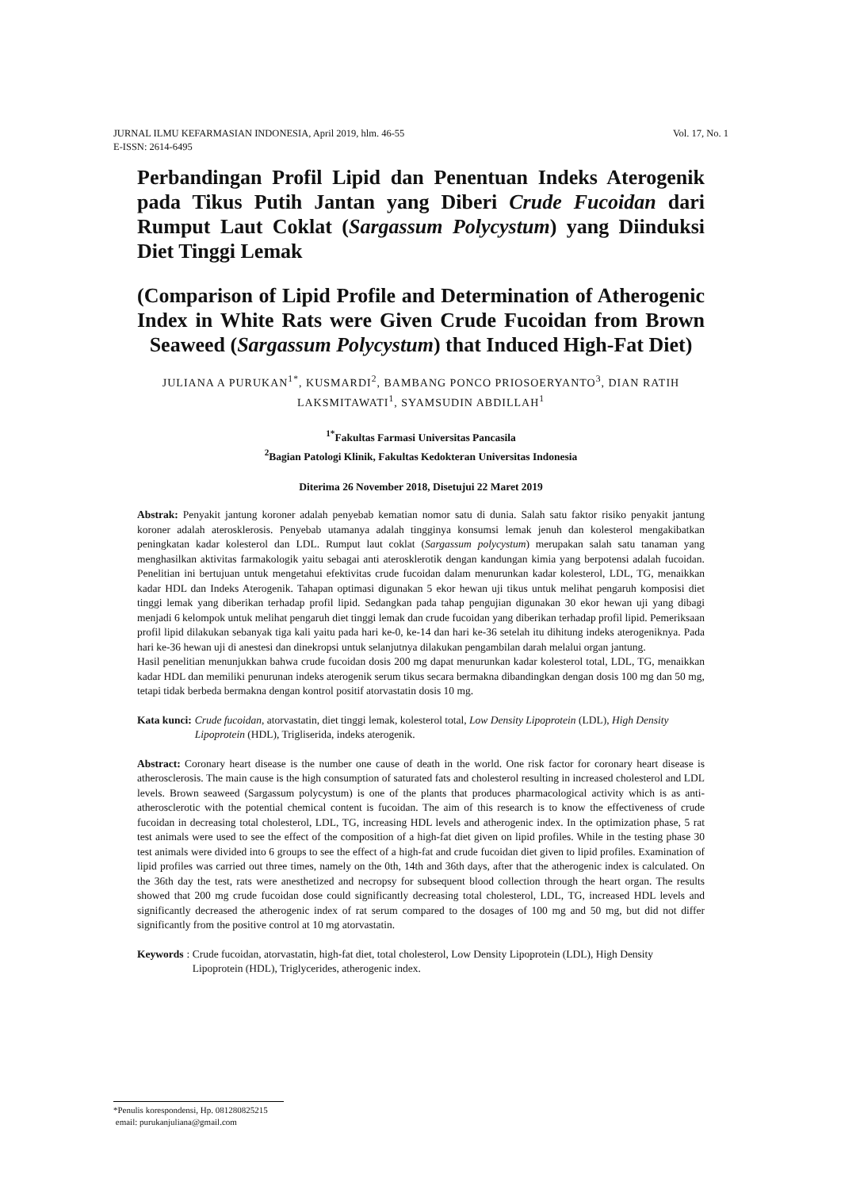Vol. 17, No. 1 JURNAL ILMU KEFARMASIAN INDONESIA, April 2019, hlm. 46-55
E-ISSN: 2614-6495
Perbandingan Profil Lipid dan Penentuan Indeks Aterogenik pada Tikus Putih Jantan yang Diberi Crude Fucoidan dari Rumput Laut Coklat (Sargassum Polycystum) yang Diinduksi Diet Tinggi Lemak
(Comparison of Lipid Profile and Determination of Atherogenic Index in White Rats were Given Crude Fucoidan from Brown Seaweed (Sargassum Polycystum) that Induced High-Fat Diet)
JULIANA A PURUKAN<sup>1*</sup>, KUSMARDI<sup>2</sup>, BAMBANG PONCO PRIOSOERYANTO<sup>3</sup>, DIAN RATIH LAKSMITAWATI<sup>1</sup>, SYAMSUDIN ABDILLAH<sup>1</sup>
<sup>1*</sup>Fakultas Farmasi Universitas Pancasila
<sup>2</sup> Bagian Patologi Klinik, Fakultas Kedokteran Universitas Indonesia
Diterima 26 November 2018, Disetujui 22 Maret 2019
Abstrak: Penyakit jantung koroner adalah penyebab kematian nomor satu di dunia. Salah satu faktor risiko penyakit jantung koroner adalah aterosklerosis. Penyebab utamanya adalah tingginya konsumsi lemak jenuh dan kolesterol mengakibatkan peningkatan kadar kolesterol dan LDL. Rumput laut coklat (Sargassum polycystum) merupakan salah satu tanaman yang menghasilkan aktivitas farmakologik yaitu sebagai anti aterosklerotik dengan kandungan kimia yang berpotensi adalah fucoidan. Penelitian ini bertujuan untuk mengetahui efektivitas crude fucoidan dalam menurunkan kadar kolesterol, LDL, TG, menaikkan kadar HDL dan Indeks Aterogenik. Tahapan optimasi digunakan 5 ekor hewan uji tikus untuk melihat pengaruh komposisi diet tinggi lemak yang diberikan terhadap profil lipid. Sedangkan pada tahap pengujian digunakan 30 ekor hewan uji yang dibagi menjadi 6 kelompok untuk melihat pengaruh diet tinggi lemak dan crude fucoidan yang diberikan terhadap profil lipid. Pemeriksaan profil lipid dilakukan sebanyak tiga kali yaitu pada hari ke-0, ke-14 dan hari ke-36 setelah itu dihitung indeks aterogeniknya. Pada hari ke-36 hewan uji di anestesi dan dinekropsi untuk selanjutnya dilakukan pengambilan darah melalui organ jantung.
Hasil penelitian menunjukkan bahwa crude fucoidan dosis 200 mg dapat menurunkan kadar kolesterol total, LDL, TG, menaikkan kadar HDL dan memiliki penurunan indeks aterogenik serum tikus secara bermakna dibandingkan dengan dosis 100 mg dan 50 mg, tetapi tidak berbeda bermakna dengan kontrol positif atorvastatin dosis 10 mg.
Kata kunci: Crude fucoidan, atorvastatin, diet tinggi lemak, kolesterol total, Low Density Lipoprotein (LDL), High Density Lipoprotein (HDL), Trigliserida, indeks aterogenik.
Abstract: Coronary heart disease is the number one cause of death in the world. One risk factor for coronary heart disease is atherosclerosis. The main cause is the high consumption of saturated fats and cholesterol resulting in increased cholesterol and LDL levels. Brown seaweed (Sargassum polycystum) is one of the plants that produces pharmacological activity which is as anti-atherosclerotic with the potential chemical content is fucoidan. The aim of this research is to know the effectiveness of crude fucoidan in decreasing total cholesterol, LDL, TG, increasing HDL levels and atherogenic index. In the optimization phase, 5 rat test animals were used to see the effect of the composition of a high-fat diet given on lipid profiles. While in the testing phase 30 test animals were divided into 6 groups to see the effect of a high-fat and crude fucoidan diet given to lipid profiles. Examination of lipid profiles was carried out three times, namely on the 0th, 14th and 36th days, after that the atherogenic index is calculated. On the 36th day the test, rats were anesthetized and necropsy for subsequent blood collection through the heart organ. The results showed that 200 mg crude fucoidan dose could significantly decreasing total cholesterol, LDL, TG, increased HDL levels and significantly decreased the atherogenic index of rat serum compared to the dosages of 100 mg and 50 mg, but did not differ significantly from the positive control at 10 mg atorvastatin.
Keywords: Crude fucoidan, atorvastatin, high-fat diet, total cholesterol, Low Density Lipoprotein (LDL), High Density Lipoprotein (HDL), Triglycerides, atherogenic index.
*Penulis korespondensi, Hp. 081280825215
email: purukanjuliana@gmail.com